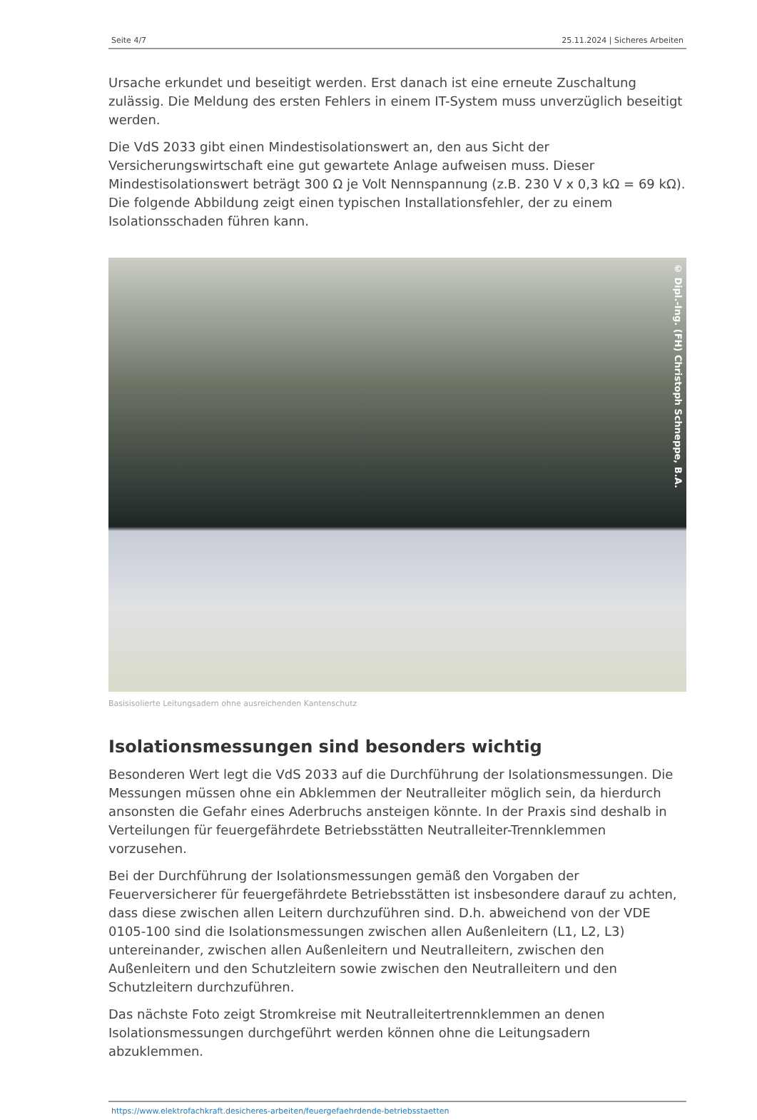Seite 4/7 25.11.2024 | Sicheres Arbeiten
Ursache erkundet und beseitigt werden. Erst danach ist eine erneute Zuschaltung zulässig. Die Meldung des ersten Fehlers in einem IT-System muss unverzüglich beseitigt werden.
Die VdS 2033 gibt einen Mindestisolationswert an, den aus Sicht der Versicherungswirtschaft eine gut gewartete Anlage aufweisen muss. Dieser Mindestisolationswert beträgt 300 Ω je Volt Nennspannung (z.B. 230 V x 0,3 kΩ = 69 kΩ). Die folgende Abbildung zeigt einen typischen Installationsfehler, der zu einem Isolationsschaden führen kann.
© Dipl.-Ing. (FH) Christoph Schneppe, B.A.
Basisisolierte Leitungsadern ohne ausreichenden Kantenschutz
Isolationsmessungen sind besonders wichtig
Besonderen Wert legt die VdS 2033 auf die Durchführung der Isolationsmessungen. Die Messungen müssen ohne ein Abklemmen der Neutralleiter möglich sein, da hierdurch ansonsten die Gefahr eines Aderbruchs ansteigen könnte. In der Praxis sind deshalb in Verteilungen für feuergefährdete Betriebsstätten Neutralleiter-Trennklemmen vorzusehen.
Bei der Durchführung der Isolationsmessungen gemäß den Vorgaben der Feuerversicherer für feuergefährdete Betriebsstätten ist insbesondere darauf zu achten, dass diese zwischen allen Leitern durchzuführen sind. D.h. abweichend von der VDE 0105-100 sind die Isolationsmessungen zwischen allen Außenleitern (L1, L2, L3) untereinander, zwischen allen Außenleitern und Neutralleitern, zwischen den Außenleitern und den Schutzleitern sowie zwischen den Neutralleitern und den Schutzleitern durchzuführen.
Das nächste Foto zeigt Stromkreise mit Neutralleitertrennklemmen an denen Isolationsmessungen durchgeführt werden können ohne die Leitungsadern abzuklemmen.
https://www.elektrofachkraft.desicheres-arbeiten/feuergefaehrdende-betriebsstaetten